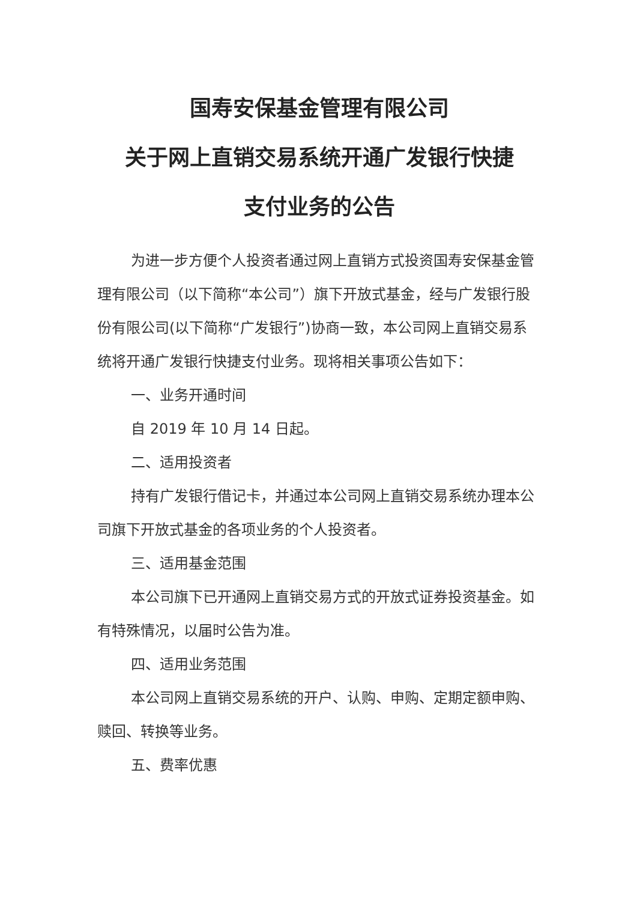国寿安保基金管理有限公司
关于网上直销交易系统开通广发银行快捷
支付业务的公告
为进一步方便个人投资者通过网上直销方式投资国寿安保基金管理有限公司（以下简称“本公司”）旗下开放式基金，经与广发银行股份有限公司(以下简称“广发银行”)协商一致，本公司网上直销交易系统将开通广发银行快捷支付业务。现将相关事项公告如下：
一、业务开通时间
自 2019 年 10 月 14 日起。
二、适用投资者
持有广发银行借记卡，并通过本公司网上直销交易系统办理本公司旗下开放式基金的各项业务的个人投资者。
三、适用基金范围
本公司旗下已开通网上直销交易方式的开放式证券投资基金。如有特殊情况，以届时公告为准。
四、适用业务范围
本公司网上直销交易系统的开户、认购、申购、定期定额申购、赎回、转换等业务。
五、费率优惠